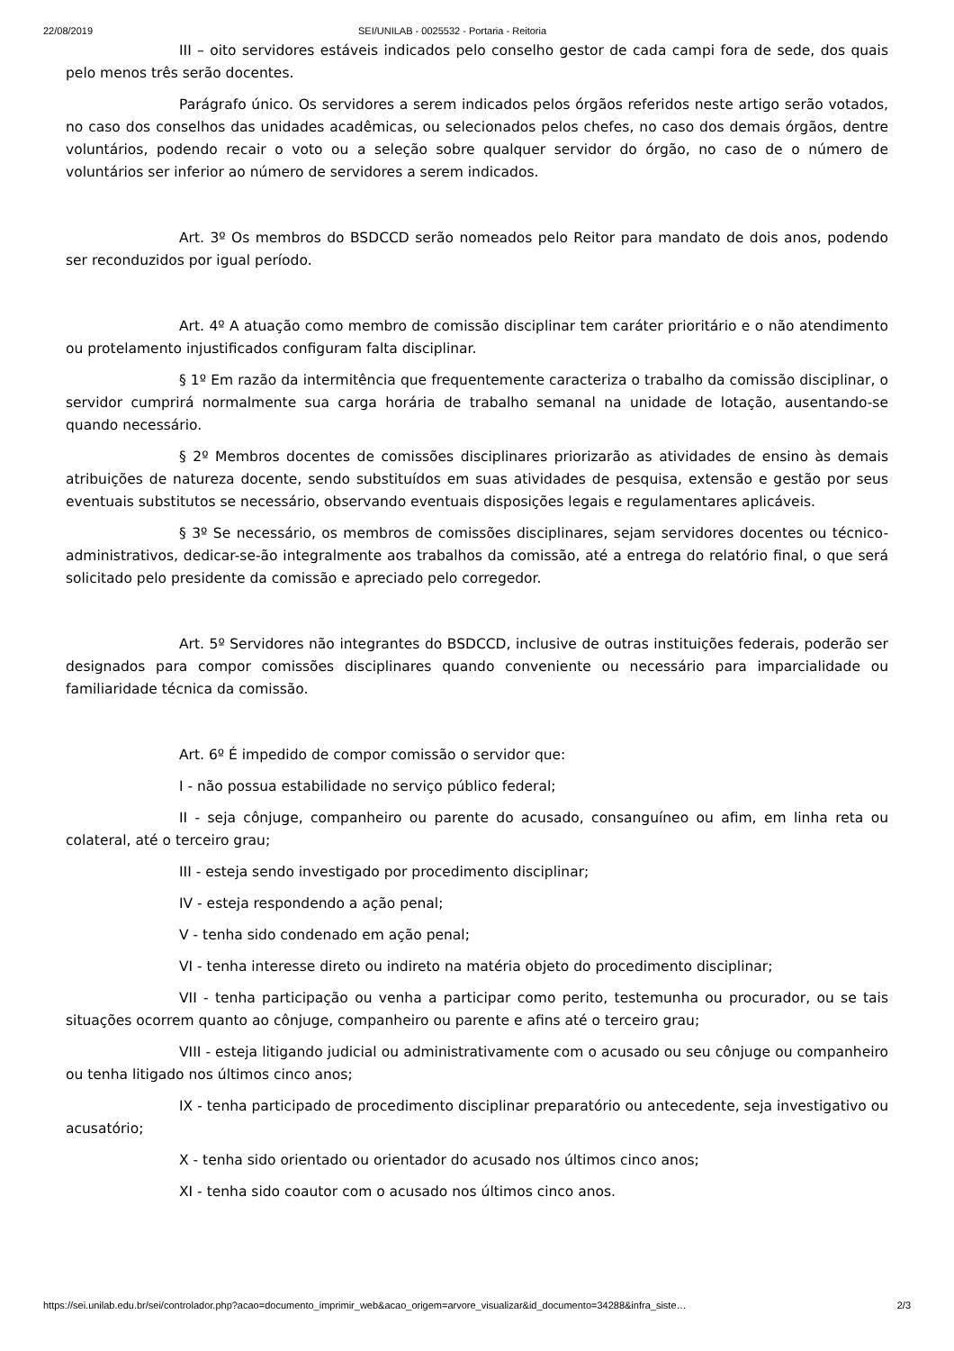22/08/2019 SEI/UNILAB - 0025532 - Portaria - Reitoria
III – oito servidores estáveis indicados pelo conselho gestor de cada campi fora de sede, dos quais pelo menos três serão docentes.
Parágrafo único. Os servidores a serem indicados pelos órgãos referidos neste artigo serão votados, no caso dos conselhos das unidades acadêmicas, ou selecionados pelos chefes, no caso dos demais órgãos, dentre voluntários, podendo recair o voto ou a seleção sobre qualquer servidor do órgão, no caso de o número de voluntários ser inferior ao número de servidores a serem indicados.
Art. 3º Os membros do BSDCCD serão nomeados pelo Reitor para mandato de dois anos, podendo ser reconduzidos por igual período.
Art. 4º A atuação como membro de comissão disciplinar tem caráter prioritário e o não atendimento ou protelamento injustificados configuram falta disciplinar.
§ 1º Em razão da intermitência que frequentemente caracteriza o trabalho da comissão disciplinar, o servidor cumprirá normalmente sua carga horária de trabalho semanal na unidade de lotação, ausentando-se quando necessário.
§ 2º Membros docentes de comissões disciplinares priorizarão as atividades de ensino às demais atribuições de natureza docente, sendo substituídos em suas atividades de pesquisa, extensão e gestão por seus eventuais substitutos se necessário, observando eventuais disposições legais e regulamentares aplicáveis.
§ 3º Se necessário, os membros de comissões disciplinares, sejam servidores docentes ou técnico-administrativos, dedicar-se-ão integralmente aos trabalhos da comissão, até a entrega do relatório final, o que será solicitado pelo presidente da comissão e apreciado pelo corregedor.
Art. 5º Servidores não integrantes do BSDCCD, inclusive de outras instituições federais, poderão ser designados para compor comissões disciplinares quando conveniente ou necessário para imparcialidade ou familiaridade técnica da comissão.
Art. 6º É impedido de compor comissão o servidor que:
I - não possua estabilidade no serviço público federal;
II - seja cônjuge, companheiro ou parente do acusado, consanguíneo ou afim, em linha reta ou colateral, até o terceiro grau;
III - esteja sendo investigado por procedimento disciplinar;
IV - esteja respondendo a ação penal;
V - tenha sido condenado em ação penal;
VI - tenha interesse direto ou indireto na matéria objeto do procedimento disciplinar;
VII - tenha participação ou venha a participar como perito, testemunha ou procurador, ou se tais situações ocorrem quanto ao cônjuge, companheiro ou parente e afins até o terceiro grau;
VIII - esteja litigando judicial ou administrativamente com o acusado ou seu cônjuge ou companheiro ou tenha litigado nos últimos cinco anos;
IX - tenha participado de procedimento disciplinar preparatório ou antecedente, seja investigativo ou acusatório;
X - tenha sido orientado ou orientador do acusado nos últimos cinco anos;
XI - tenha sido coautor com o acusado nos últimos cinco anos.
https://sei.unilab.edu.br/sei/controlador.php?acao=documento_imprimir_web&acao_origem=arvore_visualizar&id_documento=34288&infra_siste… 2/3